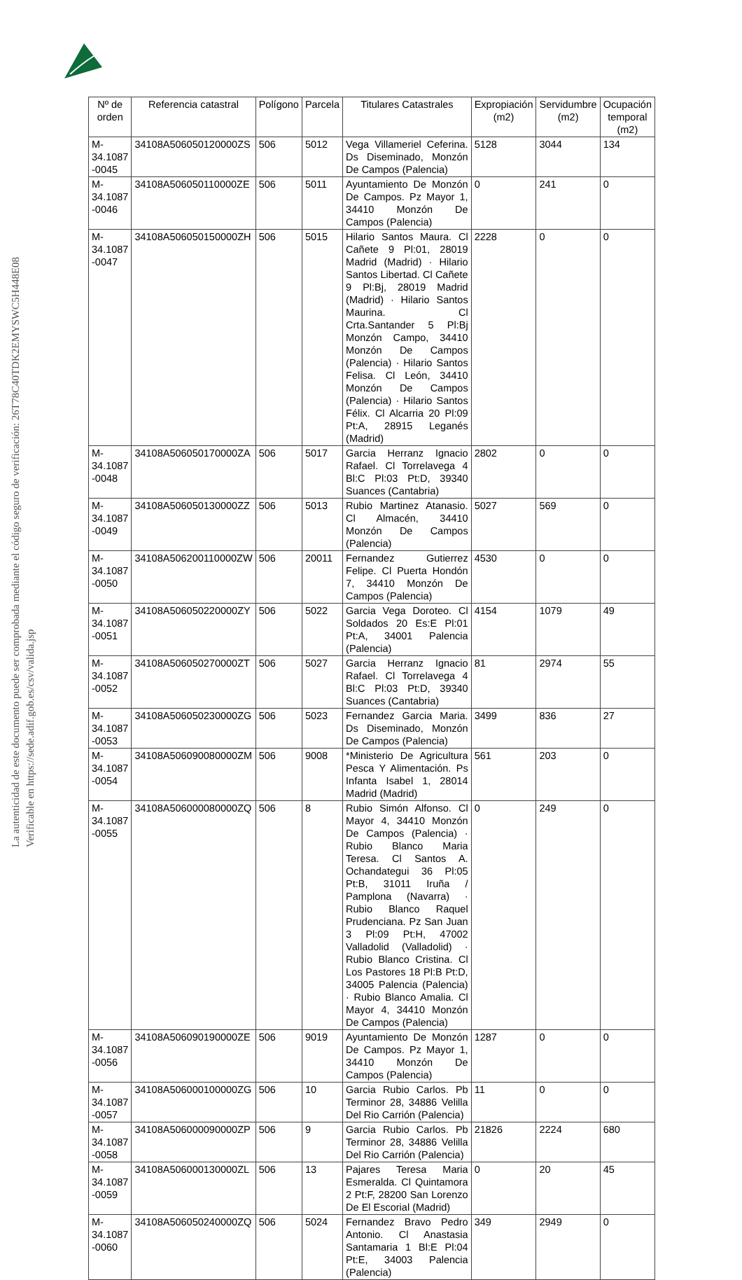La autenticidad de este documento puede ser comprobada mediante el código seguro de verificación: 26T78C40TDK2EMYSWC5H448E08
Verificable en https://sede.adif.gob.es/csv/valida.jsp
| Nº de orden | Referencia catastral | Polígono | Parcela | Titulares Catastrales | Expropiación (m2) | Servidumbre (m2) | Ocupación temporal (m2) |
| --- | --- | --- | --- | --- | --- | --- | --- |
| M-34.1087 -0045 | 34108A506050120000ZS | 506 | 5012 | Vega Villameriel Ceferina. Ds Diseminado, Monzón De Campos (Palencia) | 5128 | 3044 | 134 |
| M-34.1087 -0046 | 34108A506050110000ZE | 506 | 5011 | Ayuntamiento De Monzón De Campos. Pz Mayor 1, 34410 Monzón De Campos (Palencia) | 0 | 241 | 0 |
| M-34.1087 -0047 | 34108A506050150000ZH | 506 | 5015 | Hilario Santos Maura. Cl Cañete 9 Pl:01, 28019 Madrid (Madrid) · Hilario Santos Libertad. Cl Cañete 9 Pl:Bj, 28019 Madrid (Madrid) · Hilario Santos Maurina. Cl Crta.Santander 5 Pl:Bj Monzón Campo, 34410 Monzón De Campos (Palencia) · Hilario Santos Felisa. Cl León, 34410 Monzón De Campos (Palencia) · Hilario Santos Félix. Cl Alcarria 20 Pl:09 Pt:A, 28915 Leganés (Madrid) | 2228 | 0 | 0 |
| M-34.1087 -0048 | 34108A506050170000ZA | 506 | 5017 | Garcia Herranz Ignacio Rafael. Cl Torrelavega 4 Bl:C Pl:03 Pt:D, 39340 Suances (Cantabria) | 2802 | 0 | 0 |
| M-34.1087 -0049 | 34108A506050130000ZZ | 506 | 5013 | Rubio Martinez Atanasio. Cl Almacén, 34410 Monzón De Campos (Palencia) | 5027 | 569 | 0 |
| M-34.1087 -0050 | 34108A506200110000ZW | 506 | 20011 | Fernandez Gutierrez Felipe. Cl Puerta Hondón 7, 34410 Monzón De Campos (Palencia) | 4530 | 0 | 0 |
| M-34.1087 -0051 | 34108A506050220000ZY | 506 | 5022 | Garcia Vega Doroteo. Cl Soldados 20 Es:E Pl:01 Pt:A, 34001 Palencia (Palencia) | 4154 | 1079 | 49 |
| M-34.1087 -0052 | 34108A506050270000ZT | 506 | 5027 | Garcia Herranz Ignacio Rafael. Cl Torrelavega 4 Bl:C Pl:03 Pt:D, 39340 Suances (Cantabria) | 81 | 2974 | 55 |
| M-34.1087 -0053 | 34108A506050230000ZG | 506 | 5023 | Fernandez Garcia Maria. Ds Diseminado, Monzón De Campos (Palencia) | 3499 | 836 | 27 |
| M-34.1087 -0054 | 34108A506090080000ZM | 506 | 9008 | *Ministerio De Agricultura Pesca Y Alimentación. Ps Infanta Isabel 1, 28014 Madrid (Madrid) | 561 | 203 | 0 |
| M-34.1087 -0055 | 34108A506000080000ZQ | 506 | 8 | Rubio Simón Alfonso. Cl Mayor 4, 34410 Monzón De Campos (Palencia) · Rubio Blanco Maria Teresa. Cl Santos A. Ochandategui 36 Pl:05 Pt:B, 31011 Iruña / Pamplona (Navarra) · Rubio Blanco Raquel Prudenciana. Pz San Juan 3 Pl:09 Pt:H, 47002 Valladolid (Valladolid) · Rubio Blanco Cristina. Cl Los Pastores 18 Pl:B Pt:D, 34005 Palencia (Palencia) · Rubio Blanco Amalia. Cl Mayor 4, 34410 Monzón De Campos (Palencia) | 0 | 249 | 0 |
| M-34.1087 -0056 | 34108A506090190000ZE | 506 | 9019 | Ayuntamiento De Monzón De Campos. Pz Mayor 1, 34410 Monzón De Campos (Palencia) | 1287 | 0 | 0 |
| M-34.1087 -0057 | 34108A506000100000ZG | 506 | 10 | Garcia Rubio Carlos. Pb Terminor 28, 34886 Velilla Del Rio Carrión (Palencia) | 11 | 0 | 0 |
| M-34.1087 -0058 | 34108A506000090000ZP | 506 | 9 | Garcia Rubio Carlos. Pb Terminor 28, 34886 Velilla Del Rio Carrión (Palencia) | 21826 | 2224 | 680 |
| M-34.1087 -0059 | 34108A506000130000ZL | 506 | 13 | Pajares Teresa Maria Esmeralda. Cl Quintamora 2 Pt:F, 28200 San Lorenzo De El Escorial (Madrid) | 0 | 20 | 45 |
| M-34.1087 -0060 | 34108A506050240000ZQ | 506 | 5024 | Fernandez Bravo Pedro Antonio. Cl Anastasia Santamaria 1 Bl:E Pl:04 Pt:E, 34003 Palencia (Palencia) | 349 | 2949 | 0 |